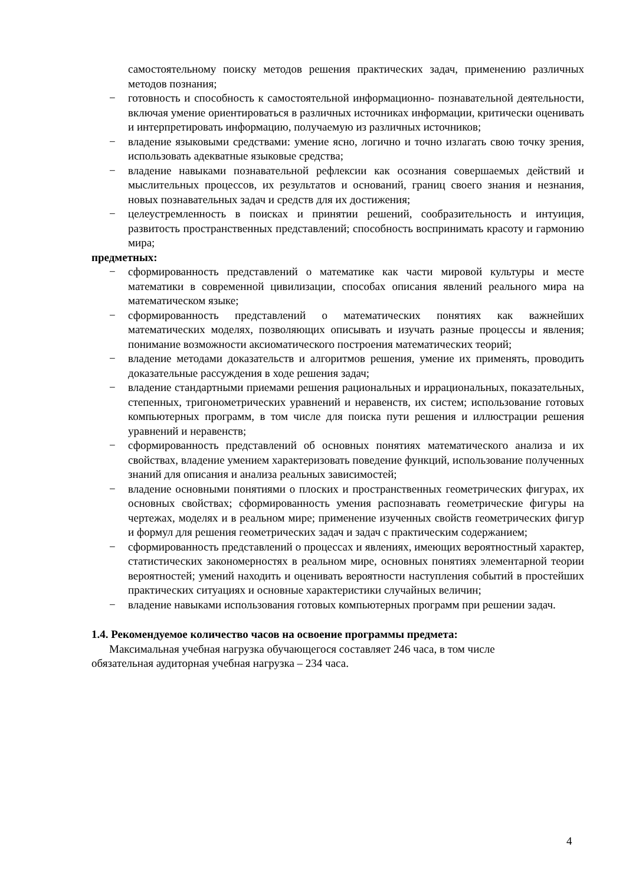самостоятельному поиску методов решения практических задач, применению различных методов познания;
− готовность и способность к самостоятельной информационно- познавательной деятельности, включая умение ориентироваться в различных источниках информации, критически оценивать и интерпретировать информацию, получаемую из различных источников;
− владение языковыми средствами: умение ясно, логично и точно излагать свою точку зрения, использовать адекватные языковые средства;
− владение навыками познавательной рефлексии как осознания совершаемых действий и мыслительных процессов, их результатов и оснований, границ своего знания и незнания, новых познавательных задач и средств для их достижения;
− целеустремленность в поисках и принятии решений, сообразительность и интуиция, развитость пространственных представлений; способность воспринимать красоту и гармонию мира;
предметных:
− сформированность представлений о математике как части мировой культуры и месте математики в современной цивилизации, способах описания явлений реального мира на математическом языке;
− сформированность представлений о математических понятиях как важнейших математических моделях, позволяющих описывать и изучать разные процессы и явления; понимание возможности аксиоматического построения математических теорий;
− владение методами доказательств и алгоритмов решения, умение их применять, проводить доказательные рассуждения в ходе решения задач;
− владение стандартными приемами решения рациональных и иррациональных, показательных, степенных, тригонометрических уравнений и неравенств, их систем; использование готовых компьютерных программ, в том числе для поиска пути решения и иллюстрации решения уравнений и неравенств;
− сформированность представлений об основных понятиях математического анализа и их свойствах, владение умением характеризовать поведение функций, использование полученных знаний для описания и анализа реальных зависимостей;
− владение основными понятиями о плоских и пространственных геометрических фигурах, их основных свойствах; сформированность умения распознавать геометрические фигуры на чертежах, моделях и в реальном мире; применение изученных свойств геометрических фигур и формул для решения геометрических задач и задач с практическим содержанием;
− сформированность представлений о процессах и явлениях, имеющих вероятностный характер, статистических закономерностях в реальном мире, основных понятиях элементарной теории вероятностей; умений находить и оценивать вероятности наступления событий в простейших практических ситуациях и основные характеристики случайных величин;
− владение навыками использования готовых компьютерных программ при решении задач.
1.4. Рекомендуемое количество часов на освоение программы предмета:
Максимальная учебная нагрузка обучающегося составляет 246 часа, в том числе
обязательная аудиторная учебная нагрузка – 234 часа.
4